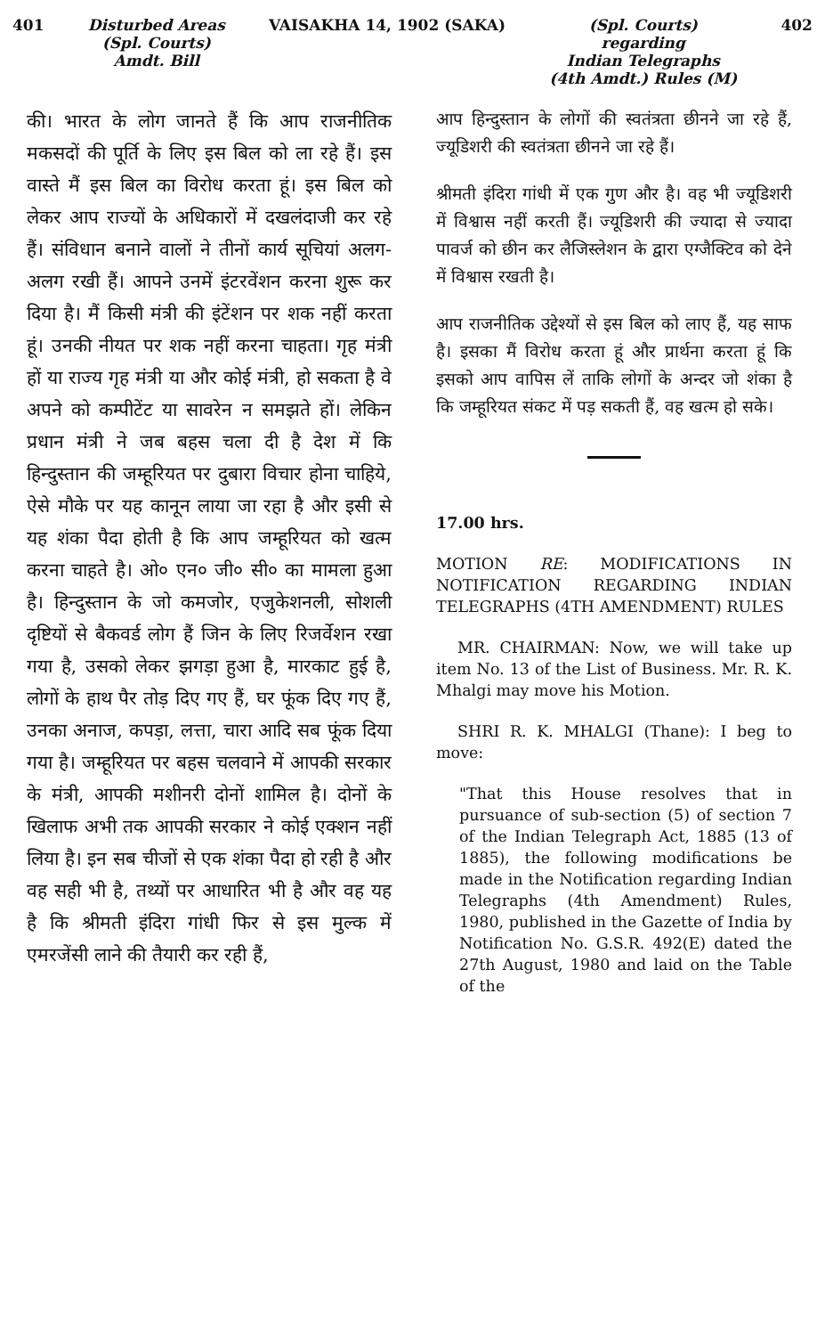401 Disturbed Areas
(Spl. Courts)
Amdt. Bill
VAISAKHA 14, 1902 (SAKA) (Spl. Courts)
regarding
Indian Telegraphs
(4th Amdt.) Rules (M)
402
की। भारत के लोग जानते हैं कि आप राजनीतिक मकसदों की पूर्ति के लिए इस बिल को ला रहे हैं। इस वास्ते मैं इस बिल का विरोध करता हूं। इस बिल को लेकर आप राज्यों के अधिकारों में दखलंदाजी कर रहे हैं। संविधान बनाने वालों ने तीनों कार्य सूचियां अलग-अलग रखी हैं। आपने उनमें इंटरवेंशन करना शुरू कर दिया है। मैं किसी मंत्री की इंटेंशन पर शक नहीं करता हूं। उनकी नीयत पर शक नहीं करना चाहता। गृह मंत्री हों या राज्य गृह मंत्री या और कोई मंत्री, हो सकता है वे अपने को कम्पीटेंट या सावरेन न समझते हों। लेकिन प्रधान मंत्री ने जब बहस चला दी है देश में कि हिन्दुस्तान की जम्हूरियत पर दुबारा विचार होना चाहिये, ऐसे मौके पर यह कानून लाया जा रहा है और इसी से यह शंका पैदा होती है कि आप जम्हूरियत को खत्म करना चाहते है। ओ० एन० जी० सी० का मामला हुआ है। हिन्दुस्तान के जो कमजोर, एजुकेशनली, सोशली दृष्टियों से बैकवर्ड लोग हैं जिन के लिए रिजर्वेशन रखा गया है, उसको लेकर झगड़ा हुआ है, मारकाट हुई है, लोगों के हाथ पैर तोड़ दिए गए हैं, घर फूंक दिए गए हैं, उनका अनाज, कपड़ा, लत्ता, चारा आदि सब फूंक दिया गया है। जम्हूरियत पर बहस चलवाने में आपकी सरकार के मंत्री, आपकी मशीनरी दोनों शामिल है। दोनों के खिलाफ अभी तक आपकी सरकार ने कोई एक्शन नहीं लिया है। इन सब चीजों से एक शंका पैदा हो रही है और वह सही भी है, तथ्यों पर आधारित भी है और वह यह है कि श्रीमती इंदिरा गांधी फिर से इस मुल्क में एमरजेंसी लाने की तैयारी कर रही हैं,
आप हिन्दुस्तान के लोगों की स्वतंत्रता छीनने जा रहे हैं, ज्यूडिशरी की स्वतंत्रता छीनने जा रहे हैं।
श्रीमती इंदिरा गांधी में एक गुण और है। वह भी ज्यूडिशरी में विश्वास नहीं करती हैं। ज्यूडिशरी की ज्यादा से ज्यादा पावर्ज को छीन कर लैजिस्लेशन के द्वारा एग्जैक्टिव को देने में विश्वास रखती है।
आप राजनीतिक उद्देश्यों से इस बिल को लाए हैं, यह साफ है। इसका मैं विरोध करता हूं और प्रार्थना करता हूं कि इसको आप वापिस लें ताकि लोगों के अन्दर जो शंका है कि जम्हूरियत संकट में पड़ सकती हैं, वह खत्म हो सके।
17.00 hrs.
MOTION RE: MODIFICATIONS IN NOTIFICATION REGARDING INDIAN TELEGRAPHS (4TH AMENDMENT) RULES
MR. CHAIRMAN: Now, we will take up item No. 13 of the List of Business. Mr. R. K. Mhalgi may move his Motion.
SHRI R. K. MHALGI (Thane): I beg to move:
"That this House resolves that in pursuance of sub-section (5) of section 7 of the Indian Telegraph Act, 1885 (13 of 1885), the following modifications be made in the Notification regarding Indian Telegraphs (4th Amendment) Rules, 1980, published in the Gazette of India by Notification No. G.S.R. 492(E) dated the 27th August, 1980 and laid on the Table of the